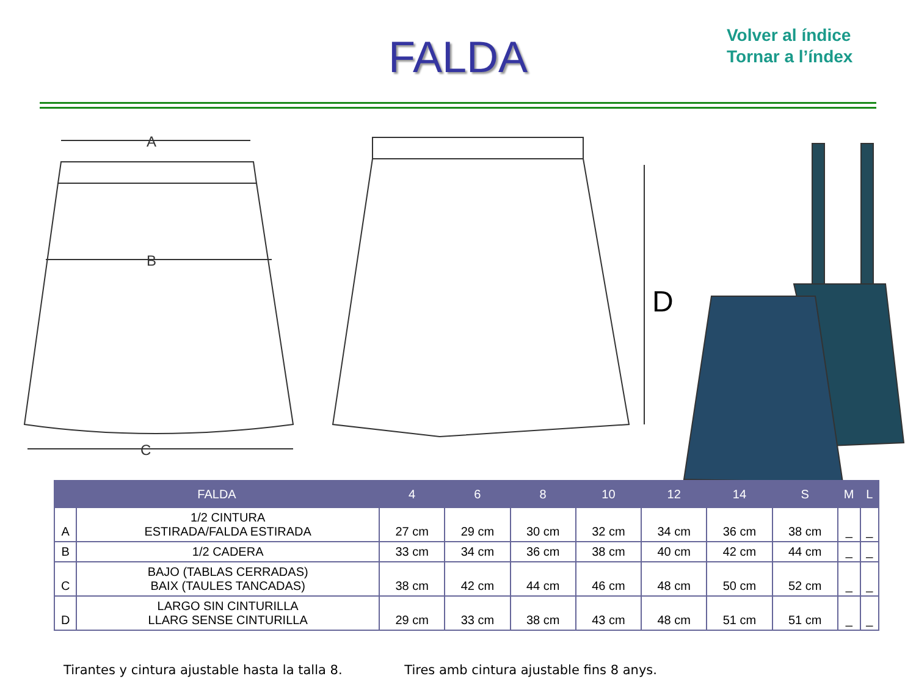FALDA
Volver al índice
Tornar a l’índex
A
B
C
D
| FALDA | | 4 | 6 | 8 | 10 | 12 | 14 | S | M | L |
| --- | --- | --- | --- | --- | --- | --- | --- | --- | --- | --- |
| A | 1/2 CINTURA ESTIRADA/FALDA ESTIRADA | 27 cm | 29 cm | 30 cm | 32 cm | 34 cm | 36 cm | 38 cm | _ | _ |
| B | 1/2 CADERA | 33 cm | 34 cm | 36 cm | 38 cm | 40 cm | 42 cm | 44 cm | _ | _ |
| C | BAJO (TABLAS CERRADAS) BAIX (TAULES TANCADAS) | 38 cm | 42 cm | 44 cm | 46 cm | 48 cm | 50 cm | 52 cm | _ | _ |
| D | LARGO SIN CINTURILLA LLARG SENSE CINTURILLA | 29 cm | 33 cm | 38 cm | 43 cm | 48 cm | 51 cm | 51 cm | _ | _ |
Tirantes y cintura ajustable hasta la talla 8. Tires amb cintura ajustable fins 8 anys.